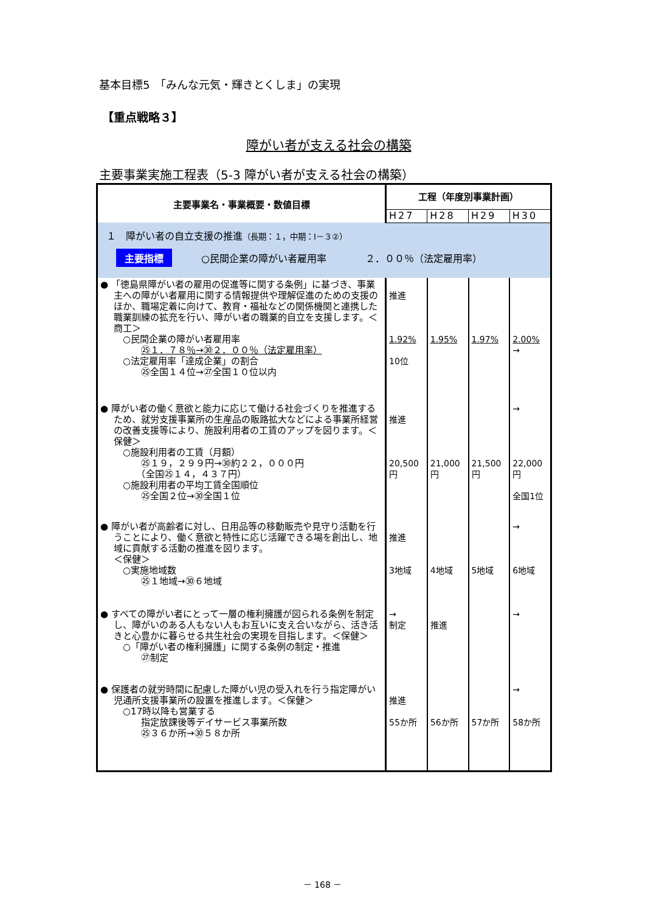基本目標5　「みんな元気・輝きとくしま」の実現
【重点戦略３】
障がい者が支える社会の構築
主要事業実施工程表（5-3 障がい者が支える社会の構築）
| 主要事業名・事業概要・数値目標 | 工程（年度別事業計画） | | | |
| --- | --- | --- | --- | --- |
| | H27 | H28 | H29 | H30 |
| １ 障がい者の自立支援の推進 （長期：１，中期：Ⅰ－３②） 主要指標 ○民間企業の障がい者雇用率 ２．００％（法定雇用率） | | | | |
| ● 「徳島県障がい者の雇用の促進等に関する条例」に基づき、事業主への障がい者雇用に関する情報提供や理解促進のための支援のほか、職場定着に向けて、教育・福祉などの関係機関と連携した職業訓練の拡充を行い、障がい者の職業的自立を支援します。＜商工＞ ○民間企業の障がい者雇用率 ㉕１．７８％→㉚２．００％（法定雇用率） ○法定雇用率「達成企業」の割合 ㉕全国１４位→㉗全国１０位以内 | 推進 1.92% 10位 | 1.95% | 1.97% | 2.00% → |
| ● 障がい者の働く意欲と能力に応じて働ける社会づくりを推進するため、就労支援事業所の生産品の販路拡大などによる事業所経営の改善支援等により、施設利用者の工賃のアップを図ります。＜保健＞ ○施設利用者の工賃（月額） ㉕１９，２９９円→㉚約２２，０００円 （全国㉕１４，４３７円） ○施設利用者の平均工賃全国順位 ㉕全国２位→㉚全国１位 | 推進 20,500 円 | 21,000 円 | 21,500 円 | → 22,000 円 全国1位 |
| ● 障がい者が高齢者に対し、日用品等の移動販売や見守り活動を行うことにより、働く意欲と特性に応じ活躍できる場を創出し、地域に貢献する活動の推進を図ります。 ＜保健＞ ○実施地域数 ㉕１地域→㉚６地域 | 推進 3地域 | 4地域 | 5地域 | → 6地域 |
| ● すべての障がい者にとって一層の権利擁護が図られる条例を制定し、障がいのある人もない人もお互いに支え合いながら、活き活きと心豊かに暮らせる共生社会の実現を目指します。＜保健＞ ○「障がい者の権利擁護」に関する条例の制定・推進 ㉗制定 | → 制定 | 推進 | | → |
| ● 保護者の就労時間に配慮した障がい児の受入れを行う指定障がい児通所支援事業所の設置を推進します。＜保健＞ ○17時以降も営業する 指定放課後等デイサービス事業所数 ㉕３６か所→㉚５８か所 | 推進 55か所 | 56か所 | 57か所 | → 58か所 |
－ 168 －